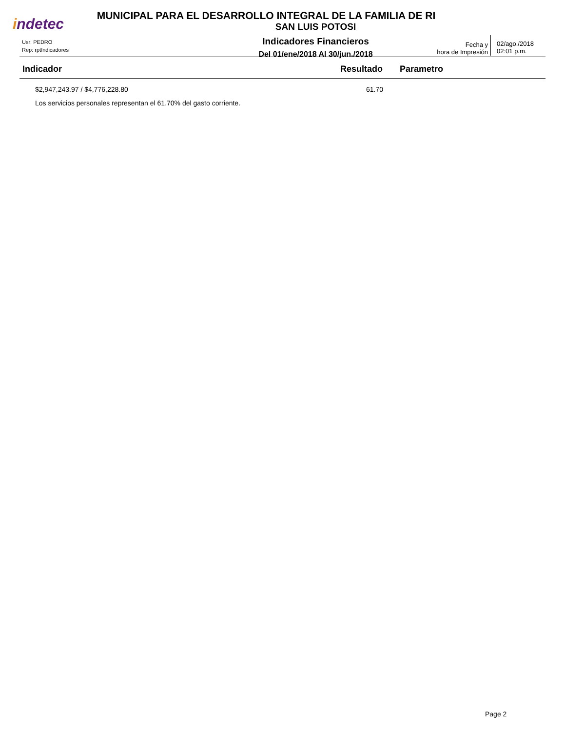indetec
MUNICIPAL PARA EL DESARROLLO INTEGRAL DE LA FAMILIA DE RI
SAN LUIS POTOSI
Indicadores Financieros
Del 01/ene/2018 Al 30/jun./2018
Usr: PEDRO
Rep: rptIndicadores
Fecha y
hora de Impresión
02/ago./2018
02:01 p.m.
| Indicador | Resultado | Parametro |
| --- | --- | --- |
| $2,947,243.97 / $4,776,228.80 | 61.70 | |
| Los servicios personales representan el 61.70% del gasto corriente. | | |
Page 2